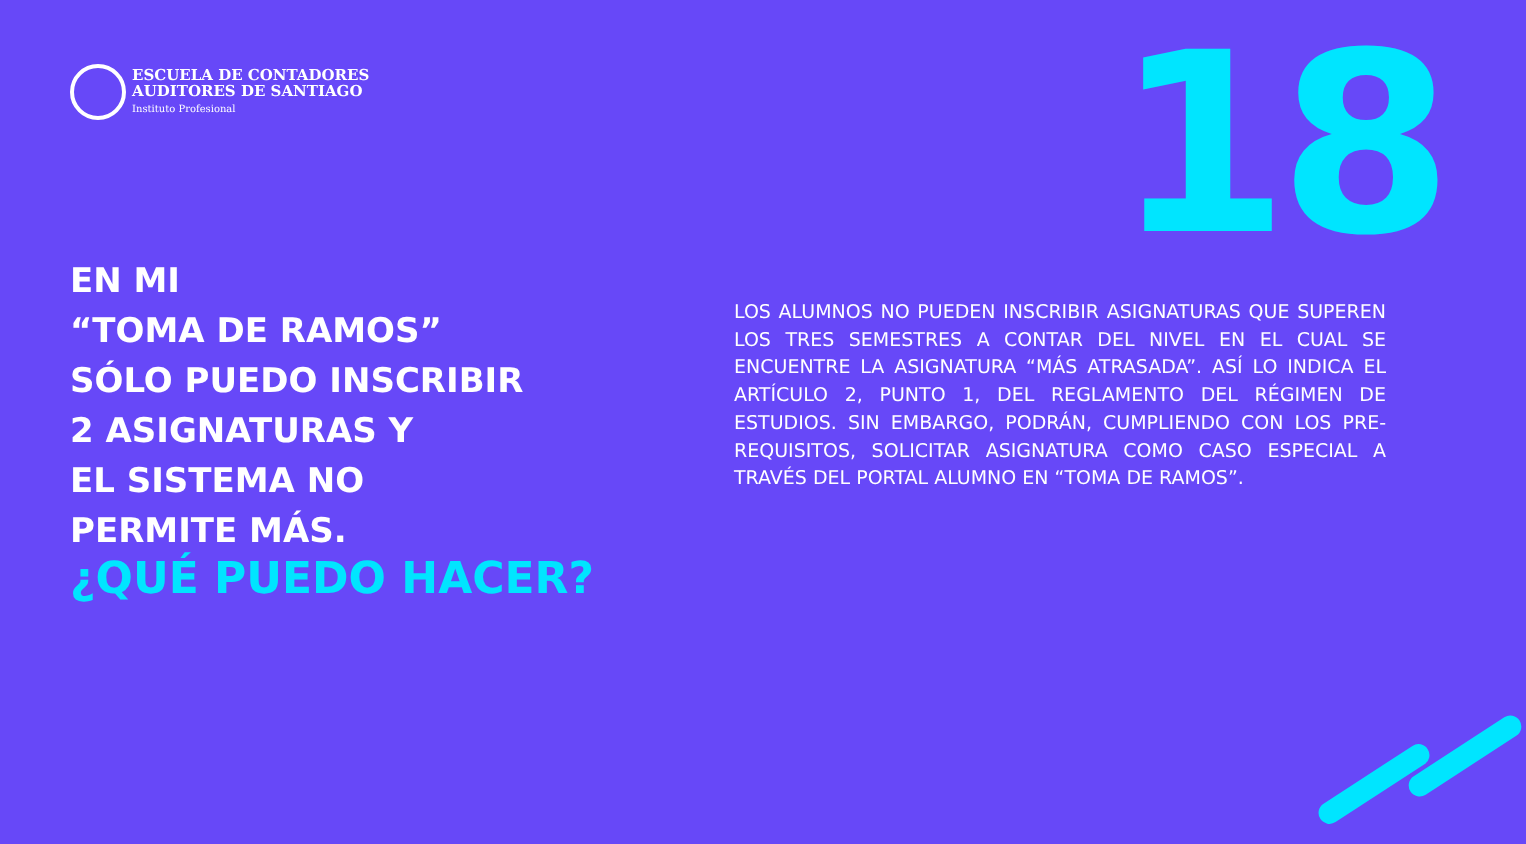ESCUELA DE CONTADORES
AUDITORES DE SANTIAGO
Instituto Profesional
18
EN MI
“TOMA DE RAMOS”
SÓLO PUEDO INSCRIBIR
2 ASIGNATURAS Y
EL SISTEMA NO
PERMITE MÁS.
¿QUÉ PUEDO HACER?
LOS ALUMNOS NO PUEDEN INSCRIBIR ASIGNATURAS QUE SUPEREN LOS TRES SEMESTRES A CONTAR DEL NIVEL EN EL CUAL SE ENCUENTRE LA ASIGNATURA “MÁS ATRASADA”. ASÍ LO INDICA EL ARTÍCULO 2, PUNTO 1, DEL REGLAMENTO DEL RÉGIMEN DE ESTUDIOS. SIN EMBARGO, PODRÁN, CUMPLIENDO CON LOS PRE-REQUISITOS, SOLICITAR ASIGNATURA COMO CASO ESPECIAL A TRAVÉS DEL PORTAL ALUMNO EN “TOMA DE RAMOS”.